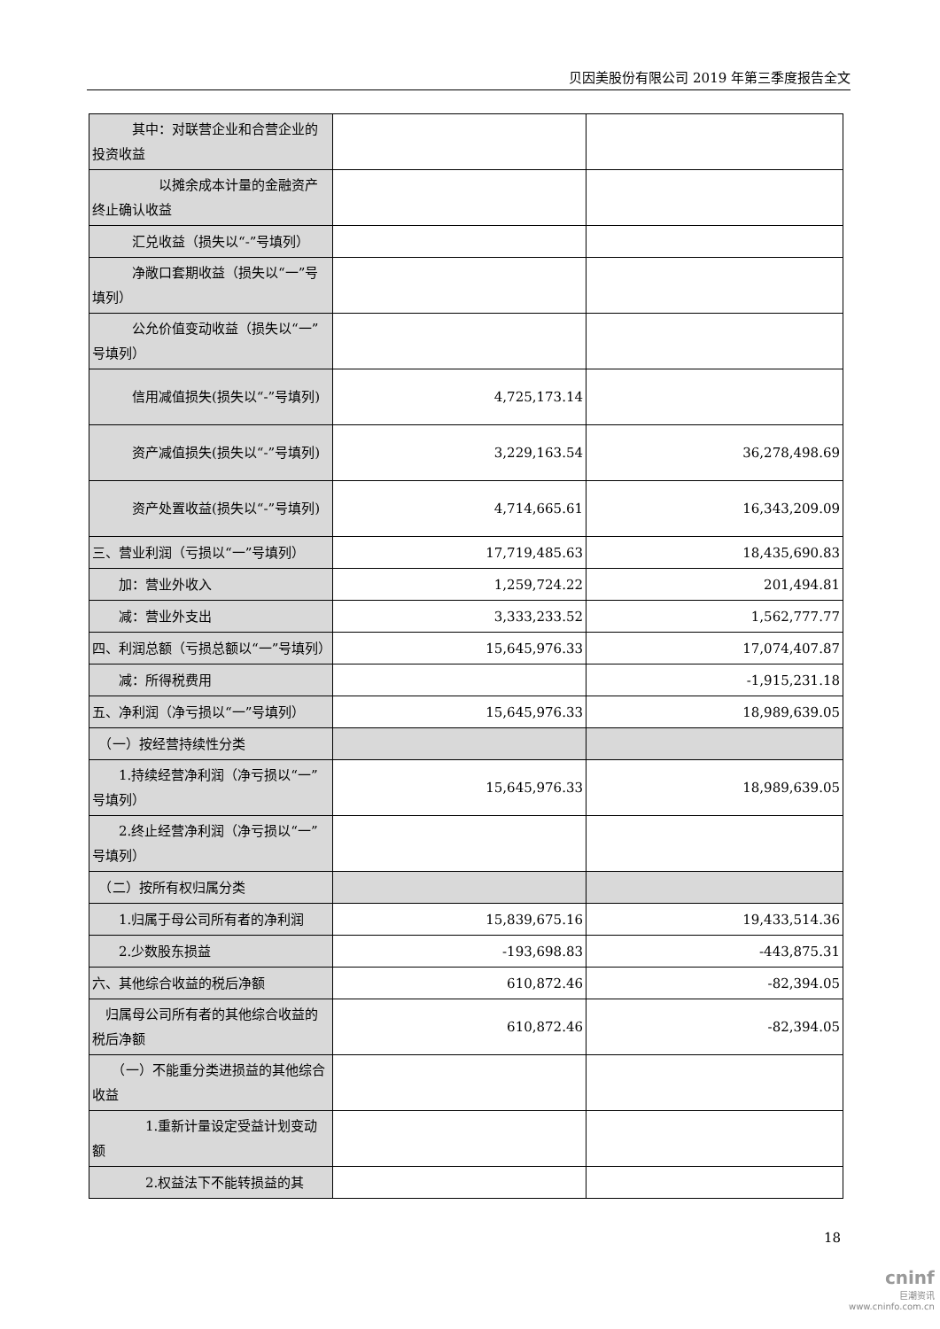贝因美股份有限公司 2019 年第三季度报告全文
| 其中：对联营企业和合营企业的投资收益 | | |
| 以摊余成本计量的金融资产终止确认收益 | | |
| 汇兑收益（损失以“-”号填列） | | |
| 净敞口套期收益（损失以“一”号填列） | | |
| 公允价值变动收益（损失以“一”号填列） | | |
| 信用减值损失(损失以“-”号填列) | 4,725,173.14 | |
| 资产减值损失(损失以“-”号填列) | 3,229,163.54 | 36,278,498.69 |
| 资产处置收益(损失以“-”号填列) | 4,714,665.61 | 16,343,209.09 |
| 三、营业利润（亏损以“一”号填列） | 17,719,485.63 | 18,435,690.83 |
| 加：营业外收入 | 1,259,724.22 | 201,494.81 |
| 减：营业外支出 | 3,333,233.52 | 1,562,777.77 |
| 四、利润总额（亏损总额以“一”号填列） | 15,645,976.33 | 17,074,407.87 |
| 减：所得税费用 | | -1,915,231.18 |
| 五、净利润（净亏损以“一”号填列） | 15,645,976.33 | 18,989,639.05 |
| （一）按经营持续性分类 | | |
| 1.持续经营净利润（净亏损以“一”号填列） | 15,645,976.33 | 18,989,639.05 |
| 2.终止经营净利润（净亏损以“一”号填列） | | |
| （二）按所有权归属分类 | | |
| 1.归属于母公司所有者的净利润 | 15,839,675.16 | 19,433,514.36 |
| 2.少数股东损益 | -193,698.83 | -443,875.31 |
| 六、其他综合收益的税后净额 | 610,872.46 | -82,394.05 |
| 归属母公司所有者的其他综合收益的税后净额 | 610,872.46 | -82,394.05 |
| （一）不能重分类进损益的其他综合收益 | | |
| 1.重新计量设定受益计划变动额 | | |
| 2.权益法下不能转损益的其 | | |
18
cninf
巨潮资讯
www.cninfo.com.cn